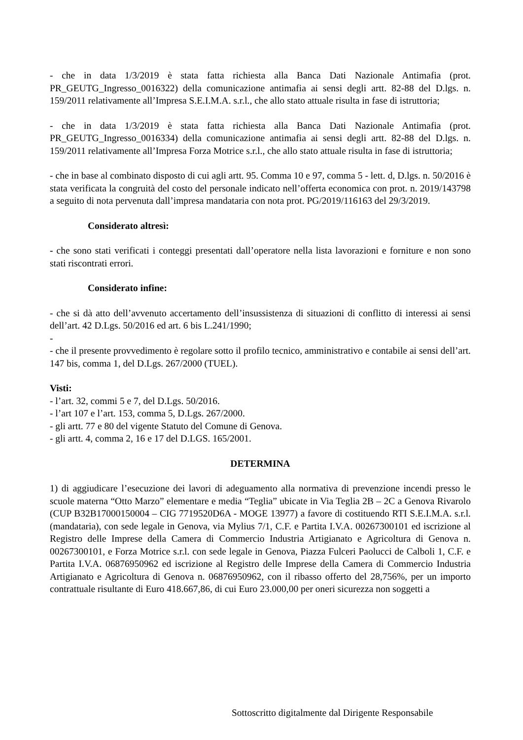- che in data 1/3/2019 è stata fatta richiesta alla Banca Dati Nazionale Antimafia (prot. PR_GEUTG_Ingresso_0016322) della comunicazione antimafia ai sensi degli artt. 82-88 del D.lgs. n. 159/2011 relativamente all’Impresa S.E.I.M.A. s.r.l., che allo stato attuale risulta in fase di istruttoria;
- che in data 1/3/2019 è stata fatta richiesta alla Banca Dati Nazionale Antimafia (prot. PR_GEUTG_Ingresso_0016334) della comunicazione antimafia ai sensi degli artt. 82-88 del D.lgs. n. 159/2011 relativamente all’Impresa Forza Motrice s.r.l., che allo stato attuale risulta in fase di istruttoria;
- che in base al combinato disposto di cui agli artt. 95. Comma 10 e 97, comma 5 - lett. d, D.lgs. n. 50/2016 è stata verificata la congruità del costo del personale indicato nell’offerta economica con prot. n. 2019/143798 a seguito di nota pervenuta dall’impresa mandataria con nota prot. PG/2019/116163 del 29/3/2019.
Considerato altresì:
- che sono stati verificati i conteggi presentati dall’operatore nella lista lavorazioni e forniture e non sono stati riscontrati errori.
Considerato infine:
- che si dà atto dell’avvenuto accertamento dell’insussistenza di situazioni di conflitto di interessi ai sensi dell’art. 42 D.Lgs. 50/2016 ed art. 6 bis L.241/1990;
-
- che il presente provvedimento è regolare sotto il profilo tecnico, amministrativo e contabile ai sensi dell’art. 147 bis, comma 1, del D.Lgs. 267/2000 (TUEL).
Visti:
- l’art. 32, commi 5 e 7, del D.Lgs. 50/2016.
- l’art 107 e l’art. 153, comma 5, D.Lgs. 267/2000.
- gli artt. 77 e 80 del vigente Statuto del Comune di Genova.
- gli artt. 4, comma 2, 16 e 17 del D.LGS. 165/2001.
DETERMINA
1) di aggiudicare l’esecuzione dei lavori di adeguamento alla normativa di prevenzione incendi presso le scuole materna “Otto Marzo” elementare e media “Teglia” ubicate in Via Teglia 2B – 2C a Genova Rivarolo (CUP B32B17000150004 – CIG 7719520D6A - MOGE 13977) a favore di costituendo RTI S.E.I.M.A. s.r.l. (mandataria), con sede legale in Genova, via Mylius 7/1, C.F. e Partita I.V.A. 00267300101 ed iscrizione al Registro delle Imprese della Camera di Commercio Industria Artigianato e Agricoltura di Genova n. 00267300101, e Forza Motrice s.r.l. con sede legale in Genova, Piazza Fulceri Paolucci de Calboli 1, C.F. e Partita I.V.A. 06876950962 ed iscrizione al Registro delle Imprese della Camera di Commercio Industria Artigianato e Agricoltura di Genova n. 06876950962, con il ribasso offerto del 28,756%, per un importo contrattuale risultante di Euro 418.667,86, di cui Euro 23.000,00 per oneri sicurezza non soggetti a
Sottoscritto digitalmente dal Dirigente Responsabile